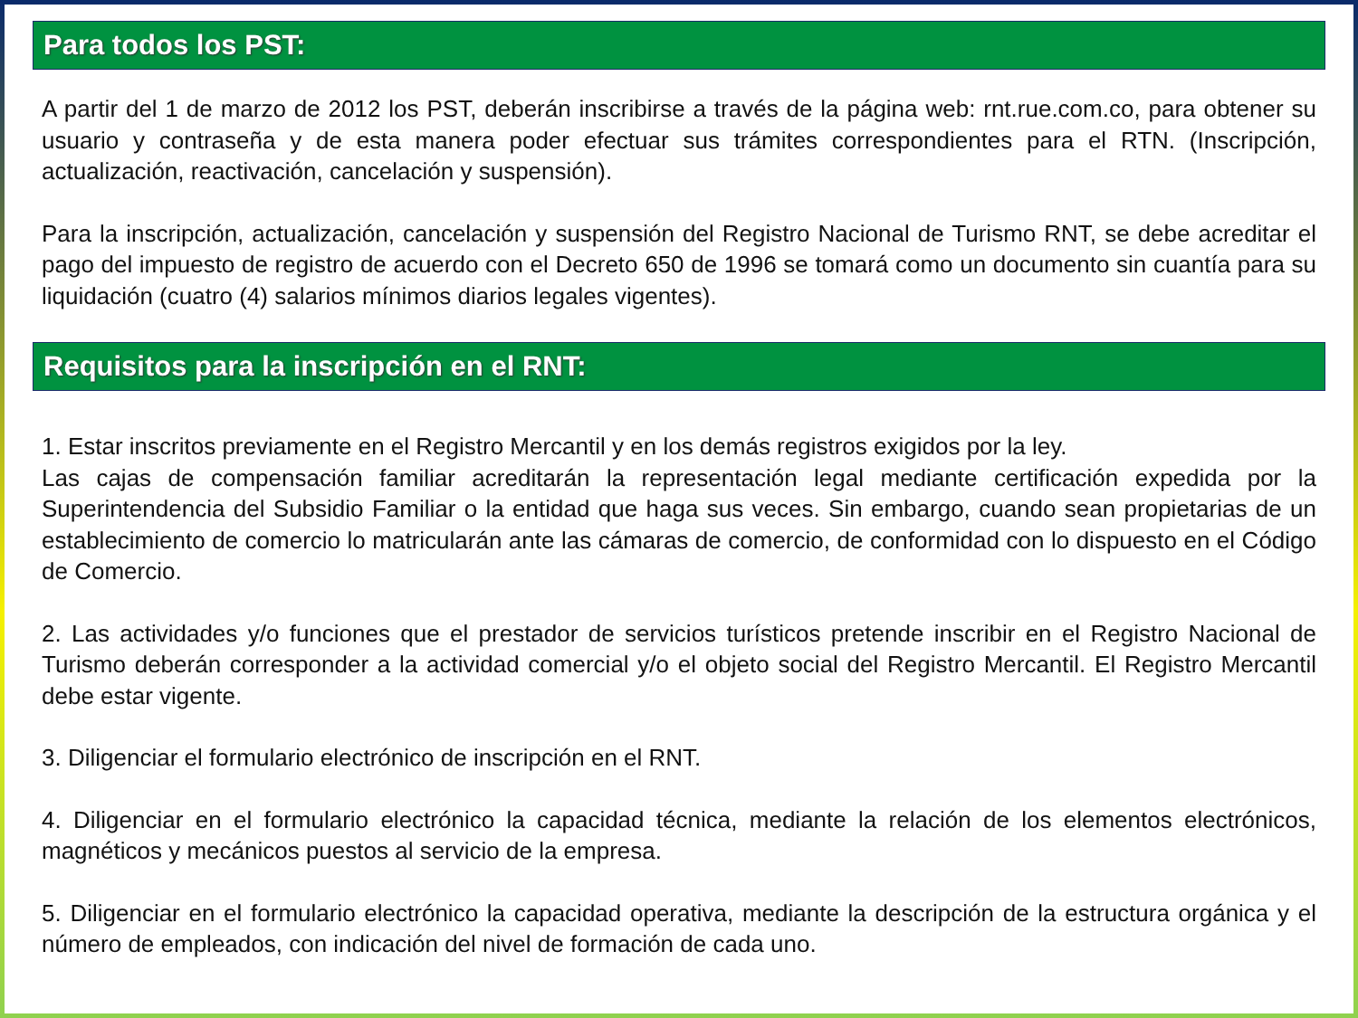Para todos los PST:
A partir del 1 de marzo de 2012 los PST, deberán inscribirse a través de la página web: rnt.rue.com.co, para obtener su usuario y contraseña y de esta manera poder efectuar sus trámites correspondientes para el RTN. (Inscripción, actualización, reactivación, cancelación y suspensión).
Para la inscripción, actualización, cancelación y suspensión del Registro Nacional de Turismo RNT, se debe acreditar el pago del impuesto de registro de acuerdo con el Decreto 650 de 1996 se tomará como un documento sin cuantía para su liquidación (cuatro (4) salarios mínimos diarios legales vigentes).
Requisitos para la inscripción en el RNT:
1. Estar inscritos previamente en el Registro Mercantil y en los demás registros exigidos por la ley.
Las cajas de compensación familiar acreditarán la representación legal mediante certificación expedida por la Superintendencia del Subsidio Familiar o la entidad que haga sus veces. Sin embargo, cuando sean propietarias de un establecimiento de comercio lo matricularán ante las cámaras de comercio, de conformidad con lo dispuesto en el Código de Comercio.
2. Las actividades y/o funciones que el prestador de servicios turísticos pretende inscribir en el Registro Nacional de Turismo deberán corresponder a la actividad comercial y/o el objeto social del Registro Mercantil. El Registro Mercantil debe estar vigente.
3. Diligenciar el formulario electrónico de inscripción en el RNT.
4. Diligenciar en el formulario electrónico la capacidad técnica, mediante la relación de los elementos electrónicos, magnéticos y mecánicos puestos al servicio de la empresa.
5. Diligenciar en el formulario electrónico la capacidad operativa, mediante la descripción de la estructura orgánica y el número de empleados, con indicación del nivel de formación de cada uno.